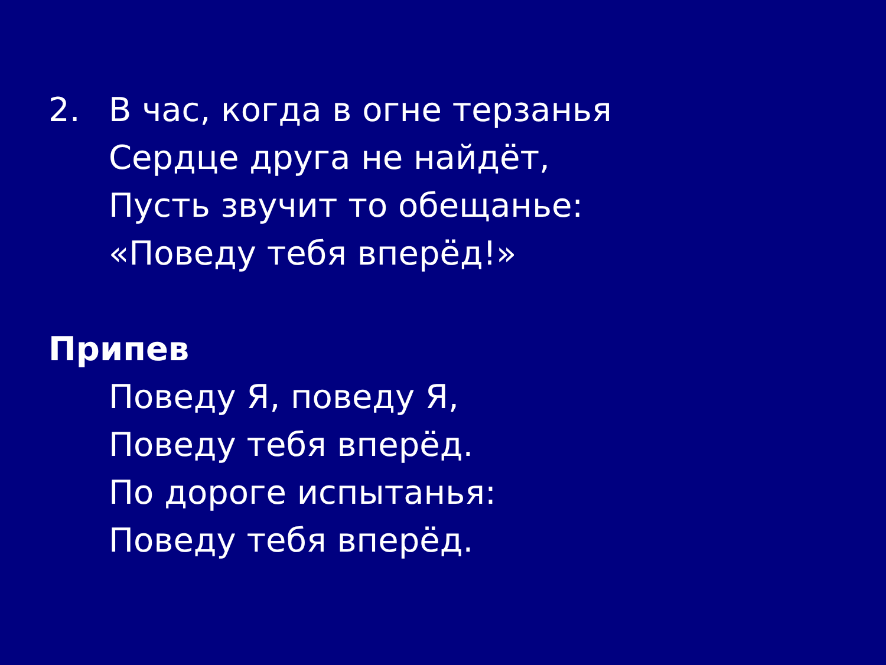2. В час, когда в огне терзанья
Сердце друга не найдёт,
Пусть звучит то обещанье:
«Поведу тебя вперёд!»
Припев
Поведу Я, поведу Я,
Поведу тебя вперёд.
По дороге испытанья:
Поведу тебя вперёд.